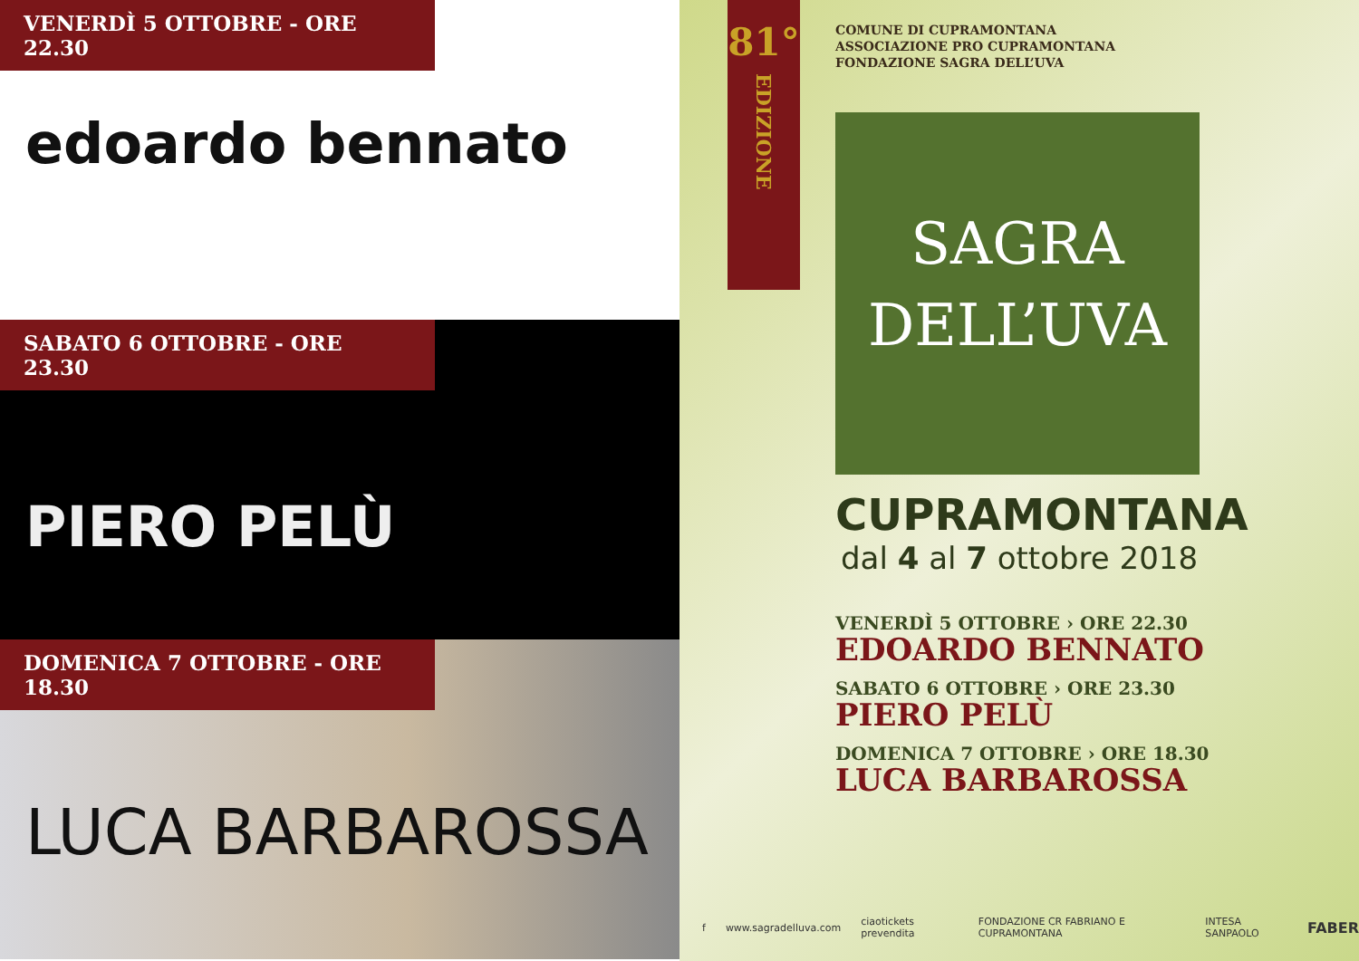VENERDÌ 5 OTTOBRE - ORE 22.30
edoardo bennato
SABATO 6 OTTOBRE - ORE 23.30
PIERO PELÙ
DOMENICA 7 OTTOBRE - ORE 18.30
LUCA BARBAROSSA
81°
EDIZIONE
COMUNE DI CUPRAMONTANA
ASSOCIAZIONE PRO CUPRAMONTANA
FONDAZIONE SAGRA DELL’UVA
SAGRA
DELL’UVA
CUPRAMONTANA
dal 4 al 7 ottobre 2018
VENERDÌ 5 OTTOBRE › ORE 22.30
EDOARDO BENNATO
SABATO 6 OTTOBRE › ORE 23.30
PIERO PELÙ
DOMENICA 7 OTTOBRE › ORE 18.30
LUCA BARBAROSSA
f www.sagradelluva.com ciaotickets prevendita FONDAZIONE CR FABRIANO E CUPRAMONTANA INTESA SANPAOLO FABER